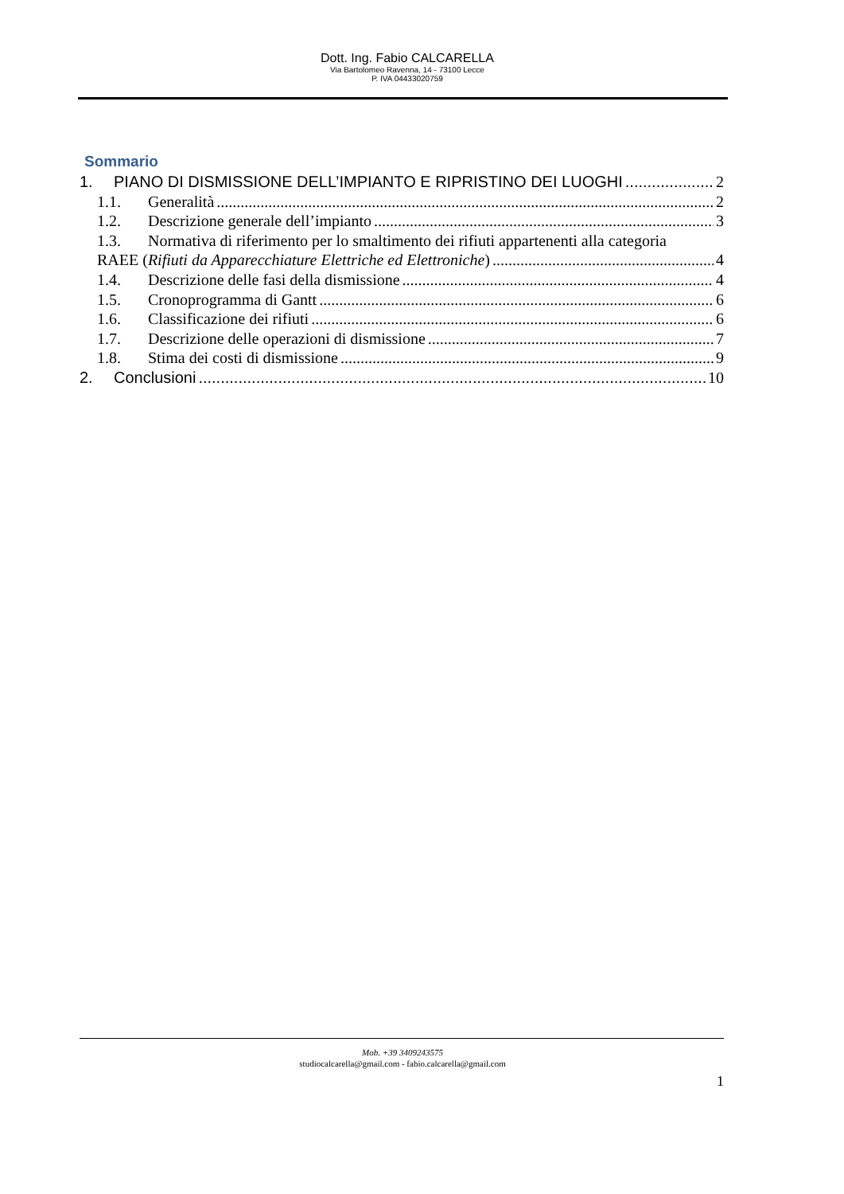Dott. Ing. Fabio CALCARELLA
Via Bartolomeo Ravenna, 14 - 73100 Lecce
P. IVA 04433020759
Sommario
1. PIANO DI DISMISSIONE DELL’IMPIANTO E RIPRISTINO DEI LUOGHI 2
1.1. Generalità 2
1.2. Descrizione generale dell’impianto 3
1.3. Normativa di riferimento per lo smaltimento dei rifiuti appartenenti alla categoria
RAEE (Rifiuti da Apparecchiature Elettriche ed Elettroniche) 4
1.4. Descrizione delle fasi della dismissione 4
1.5. Cronoprogramma di Gantt 6
1.6. Classificazione dei rifiuti 6
1.7. Descrizione delle operazioni di dismissione 7
1.8. Stima dei costi di dismissione 9
2. Conclusioni 10
Mob. +39 3409243575
studiocalcarella@gmail.com - fabio.calcarella@gmail.com
1